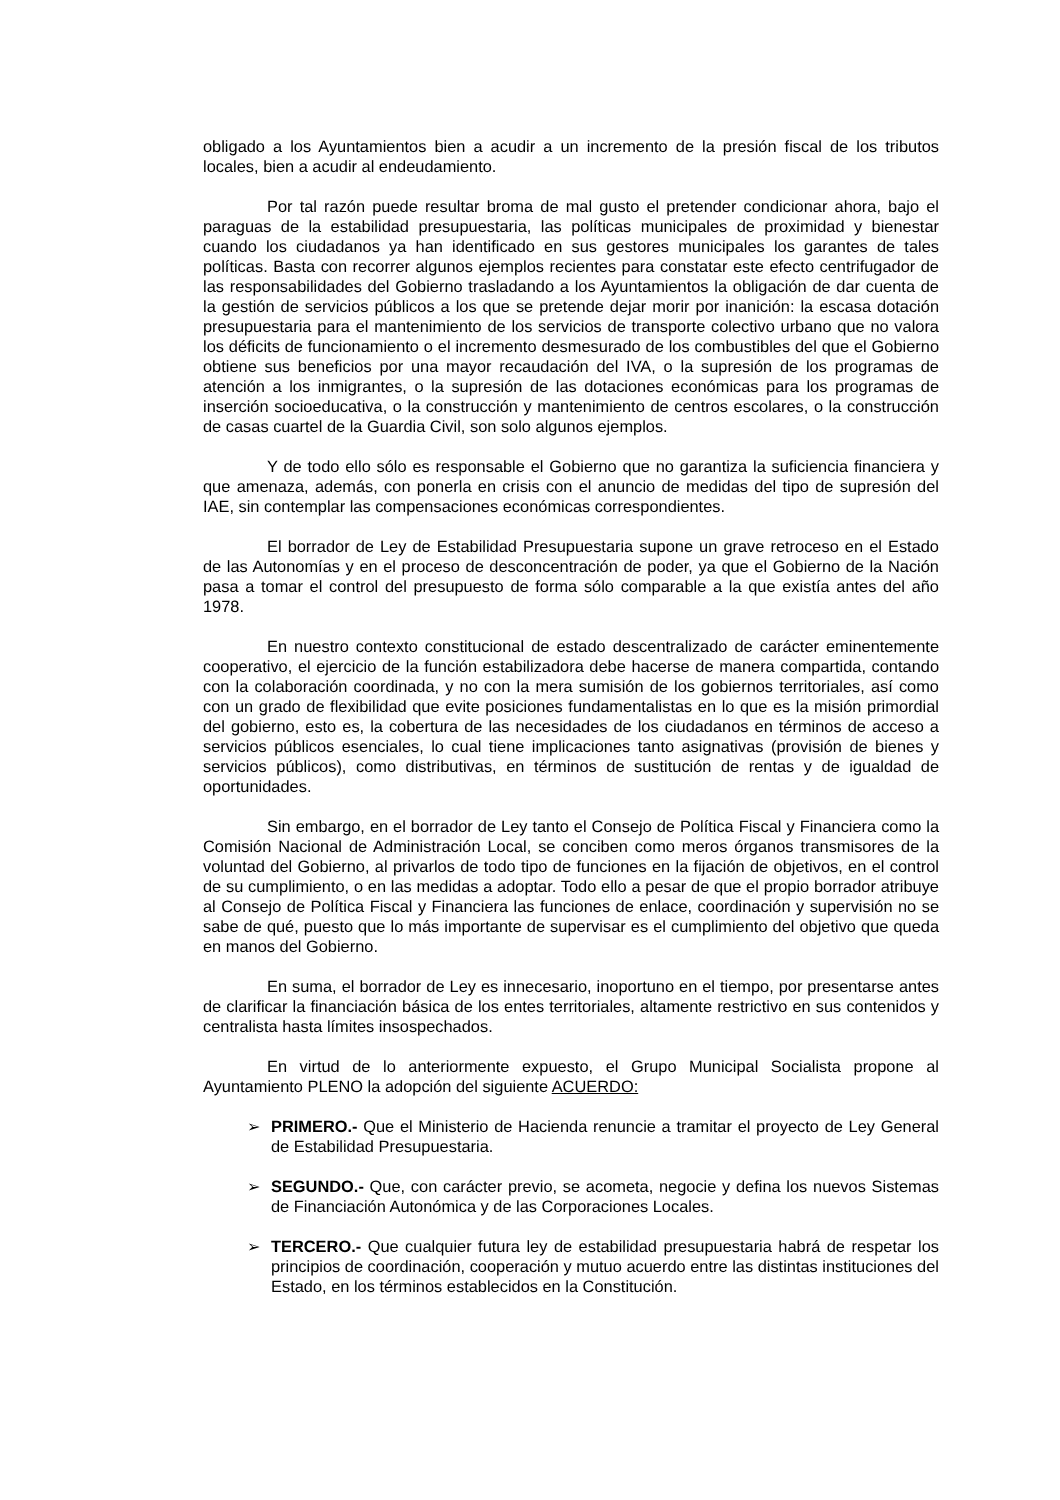obligado a los Ayuntamientos bien a acudir a un incremento de la presión fiscal de los tributos locales, bien a acudir al endeudamiento.
Por tal razón puede resultar broma de mal gusto el pretender condicionar ahora, bajo el paraguas de la estabilidad presupuestaria, las políticas municipales de proximidad y bienestar cuando los ciudadanos ya han identificado en sus gestores municipales los garantes de tales políticas. Basta con recorrer algunos ejemplos recientes para constatar este efecto centrifugador de las responsabilidades del Gobierno trasladando a los Ayuntamientos la obligación de dar cuenta de la gestión de servicios públicos a los que se pretende dejar morir por inanición: la escasa dotación presupuestaria para el mantenimiento de los servicios de transporte colectivo urbano que no valora los déficits de funcionamiento o el incremento desmesurado de los combustibles del que el Gobierno obtiene sus beneficios por una mayor recaudación del IVA, o la supresión de los programas de atención a los inmigrantes, o la supresión de las dotaciones económicas para los programas de inserción socioeducativa, o la construcción y mantenimiento de centros escolares, o la construcción de casas cuartel de la Guardia Civil, son solo algunos ejemplos.
Y de todo ello sólo es responsable el Gobierno que no garantiza la suficiencia financiera y que amenaza, además, con ponerla en crisis con el anuncio de medidas del tipo de supresión del IAE, sin contemplar las compensaciones económicas correspondientes.
El borrador de Ley de Estabilidad Presupuestaria supone un grave retroceso en el Estado de las Autonomías y en el proceso de desconcentración de poder, ya que el Gobierno de la Nación pasa a tomar el control del presupuesto de forma sólo comparable a la que existía antes del año 1978.
En nuestro contexto constitucional de estado descentralizado de carácter eminentemente cooperativo, el ejercicio de la función estabilizadora debe hacerse de manera compartida, contando con la colaboración coordinada, y no con la mera sumisión de los gobiernos territoriales, así como con un grado de flexibilidad que evite posiciones fundamentalistas en lo que es la misión primordial del gobierno, esto es, la cobertura de las necesidades de los ciudadanos en términos de acceso a servicios públicos esenciales, lo cual tiene implicaciones tanto asignativas (provisión de bienes y servicios públicos), como distributivas, en términos de sustitución de rentas y de igualdad de oportunidades.
Sin embargo, en el borrador de Ley tanto el Consejo de Política Fiscal y Financiera como la Comisión Nacional de Administración Local, se conciben como meros órganos transmisores de la voluntad del Gobierno, al privarlos de todo tipo de funciones en la fijación de objetivos, en el control de su cumplimiento, o en las medidas a adoptar. Todo ello a pesar de que el propio borrador atribuye al Consejo de Política Fiscal y Financiera las funciones de enlace, coordinación y supervisión no se sabe de qué, puesto que lo más importante de supervisar es el cumplimiento del objetivo que queda en manos del Gobierno.
En suma, el borrador de Ley es innecesario, inoportuno en el tiempo, por presentarse antes de clarificar la financiación básica de los entes territoriales, altamente restrictivo en sus contenidos y centralista hasta límites insospechados.
En virtud de lo anteriormente expuesto, el Grupo Municipal Socialista propone al Ayuntamiento PLENO la adopción del siguiente ACUERDO:
➢ PRIMERO.- Que el Ministerio de Hacienda renuncie a tramitar el proyecto de Ley General de Estabilidad Presupuestaria.
➢ SEGUNDO.- Que, con carácter previo, se acometa, negocie y defina los nuevos Sistemas de Financiación Autonómica y de las Corporaciones Locales.
➢ TERCERO.- Que cualquier futura ley de estabilidad presupuestaria habrá de respetar los principios de coordinación, cooperación y mutuo acuerdo entre las distintas instituciones del Estado, en los términos establecidos en la Constitución.